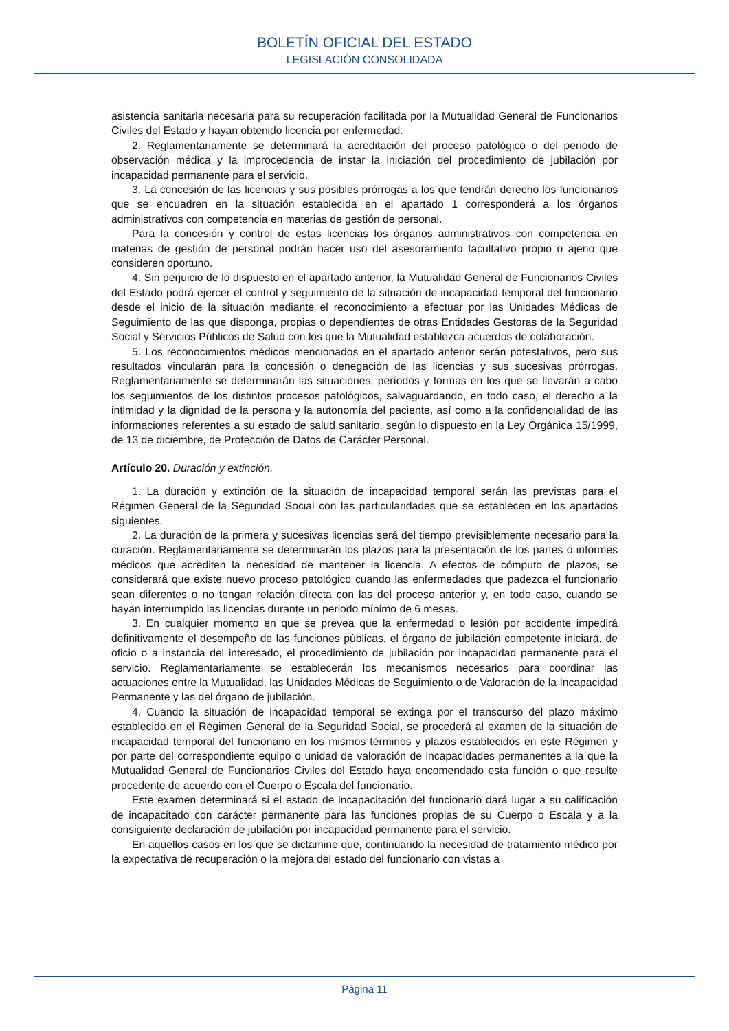BOLETÍN OFICIAL DEL ESTADO
LEGISLACIÓN CONSOLIDADA
asistencia sanitaria necesaria para su recuperación facilitada por la Mutualidad General de Funcionarios Civiles del Estado y hayan obtenido licencia por enfermedad.
2. Reglamentariamente se determinará la acreditación del proceso patológico o del periodo de observación médica y la improcedencia de instar la iniciación del procedimiento de jubilación por incapacidad permanente para el servicio.
3. La concesión de las licencias y sus posibles prórrogas a los que tendrán derecho los funcionarios que se encuadren en la situación establecida en el apartado 1 corresponderá a los órganos administrativos con competencia en materias de gestión de personal.
Para la concesión y control de estas licencias los órganos administrativos con competencia en materias de gestión de personal podrán hacer uso del asesoramiento facultativo propio o ajeno que consideren oportuno.
4. Sin perjuicio de lo dispuesto en el apartado anterior, la Mutualidad General de Funcionarios Civiles del Estado podrá ejercer el control y seguimiento de la situación de incapacidad temporal del funcionario desde el inicio de la situación mediante el reconocimiento a efectuar por las Unidades Médicas de Seguimiento de las que disponga, propias o dependientes de otras Entidades Gestoras de la Seguridad Social y Servicios Públicos de Salud con los que la Mutualidad establezca acuerdos de colaboración.
5. Los reconocimientos médicos mencionados en el apartado anterior serán potestativos, pero sus resultados vincularán para la concesión o denegación de las licencias y sus sucesivas prórrogas. Reglamentariamente se determinarán las situaciones, períodos y formas en los que se llevarán a cabo los seguimientos de los distintos procesos patológicos, salvaguardando, en todo caso, el derecho a la intimidad y la dignidad de la persona y la autonomía del paciente, así como a la confidencialidad de las informaciones referentes a su estado de salud sanitario, según lo dispuesto en la Ley Orgánica 15/1999, de 13 de diciembre, de Protección de Datos de Carácter Personal.
Artículo 20. Duración y extinción.
1. La duración y extinción de la situación de incapacidad temporal serán las previstas para el Régimen General de la Seguridad Social con las particularidades que se establecen en los apartados siguientes.
2. La duración de la primera y sucesivas licencias será del tiempo previsiblemente necesario para la curación. Reglamentariamente se determinarán los plazos para la presentación de los partes o informes médicos que acrediten la necesidad de mantener la licencia. A efectos de cómputo de plazos, se considerará que existe nuevo proceso patológico cuando las enfermedades que padezca el funcionario sean diferentes o no tengan relación directa con las del proceso anterior y, en todo caso, cuando se hayan interrumpido las licencias durante un periodo mínimo de 6 meses.
3. En cualquier momento en que se prevea que la enfermedad o lesión por accidente impedirá definitivamente el desempeño de las funciones públicas, el órgano de jubilación competente iniciará, de oficio o a instancia del interesado, el procedimiento de jubilación por incapacidad permanente para el servicio. Reglamentariamente se establecerán los mecanismos necesarios para coordinar las actuaciones entre la Mutualidad, las Unidades Médicas de Seguimiento o de Valoración de la Incapacidad Permanente y las del órgano de jubilación.
4. Cuando la situación de incapacidad temporal se extinga por el transcurso del plazo máximo establecido en el Régimen General de la Seguridad Social, se procederá al examen de la situación de incapacidad temporal del funcionario en los mismos términos y plazos establecidos en este Régimen y por parte del correspondiente equipo o unidad de valoración de incapacidades permanentes a la que la Mutualidad General de Funcionarios Civiles del Estado haya encomendado esta función o que resulte procedente de acuerdo con el Cuerpo o Escala del funcionario.
Este examen determinará si el estado de incapacitación del funcionario dará lugar a su calificación de incapacitado con carácter permanente para las funciones propias de su Cuerpo o Escala y a la consiguiente declaración de jubilación por incapacidad permanente para el servicio.
En aquellos casos en los que se dictamine que, continuando la necesidad de tratamiento médico por la expectativa de recuperación o la mejora del estado del funcionario con vistas a
Página 11